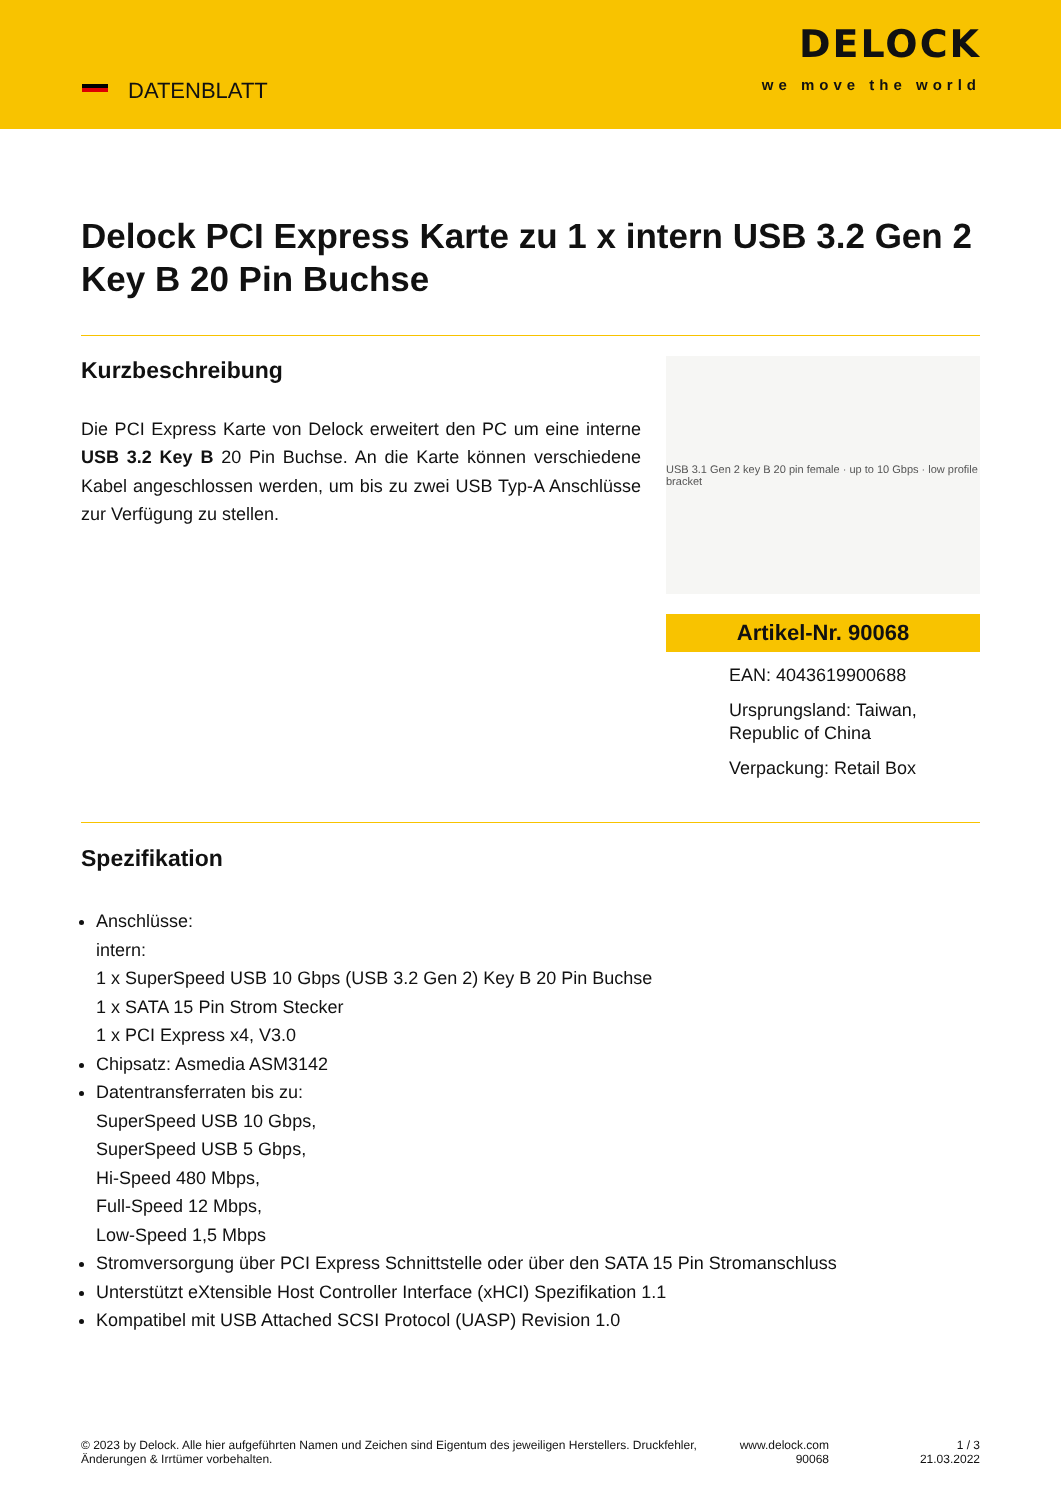DATENBLATT
DELOCK
we move the world
Delock PCI Express Karte zu 1 x intern USB 3.2 Gen 2 Key B 20 Pin Buchse
Kurzbeschreibung
Die PCI Express Karte von Delock erweitert den PC um eine interne USB 3.2 Key B 20 Pin Buchse. An die Karte können verschiedene Kabel angeschlossen werden, um bis zu zwei USB Typ-A Anschlüsse zur Verfügung zu stellen.
USB 3.1 Gen 2 key B 20 pin female · up to 10 Gbps · low profile bracket
Artikel-Nr. 90068
EAN: 4043619900688
Ursprungsland: Taiwan, Republic of China
Verpackung: Retail Box
Spezifikation
Anschlüsse:
intern:
1 x SuperSpeed USB 10 Gbps (USB 3.2 Gen 2) Key B 20 Pin Buchse
1 x SATA 15 Pin Strom Stecker
1 x PCI Express x4, V3.0
Chipsatz: Asmedia ASM3142
Datentransferraten bis zu:
SuperSpeed USB 10 Gbps,
SuperSpeed USB 5 Gbps,
Hi-Speed 480 Mbps,
Full-Speed 12 Mbps,
Low-Speed 1,5 Mbps
Stromversorgung über PCI Express Schnittstelle oder über den SATA 15 Pin Stromanschluss
Unterstützt eXtensible Host Controller Interface (xHCI) Spezifikation 1.1
Kompatibel mit USB Attached SCSI Protocol (UASP) Revision 1.0
© 2023 by Delock. Alle hier aufgeführten Namen und Zeichen sind Eigentum des jeweiligen Herstellers. Druckfehler, Änderungen & Irrtümer vorbehalten.
www.delock.com
90068
1 / 3
21.03.2022